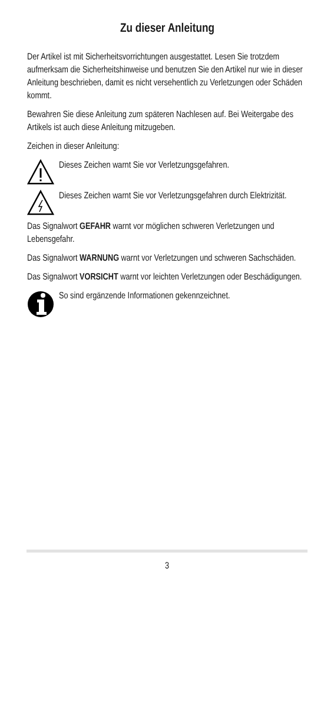Zu dieser Anleitung
Der Artikel ist mit Sicherheitsvorrichtungen ausgestattet. Lesen Sie trotzdem aufmerksam die Sicherheitshinweise und benutzen Sie den Artikel nur wie in dieser Anleitung beschrieben, damit es nicht versehentlich zu Verletzungen oder Schäden kommt.
Bewahren Sie diese Anleitung zum späteren Nachlesen auf. Bei Weitergabe des Artikels ist auch diese Anleitung mitzugeben.
Zeichen in dieser Anleitung:
Dieses Zeichen warnt Sie vor Verletzungsgefahren.
Dieses Zeichen warnt Sie vor Verletzungsgefahren durch Elektrizität.
Das Signalwort GEFAHR warnt vor möglichen schweren Verletzungen und Lebensgefahr.
Das Signalwort WARNUNG warnt vor Verletzungen und schweren Sachschäden.
Das Signalwort VORSICHT warnt vor leichten Verletzungen oder Beschädigungen.
So sind ergänzende Informationen gekennzeichnet.
3